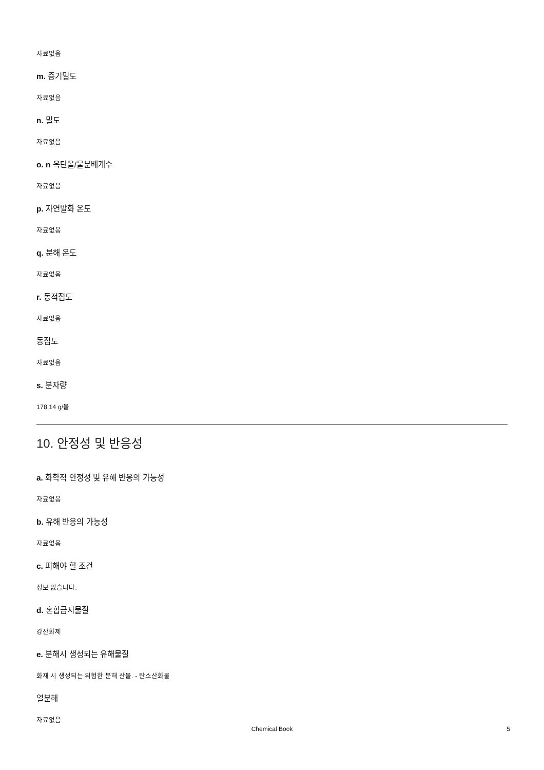자료없음
m. 증기밀도
자료없음
n. 밀도
자료없음
o. n 옥탄올/물분배계수
자료없음
p. 자연발화 온도
자료없음
q. 분해 온도
자료없음
r. 동적점도
자료없음
동점도
자료없음
s. 분자량
178.14 g/몰
10. 안정성 및 반응성
a. 화학적 안정성 및 유해 반응의 가능성
자료없음
b. 유해 반응의 가능성
자료없음
c. 피해야 할 조건
정보 없습니다.
d. 혼합금지물질
강산화제
e. 분해시 생성되는 유해물질
화재 시 생성되는 위험한 분해 산물. - 탄소산화물
열분해
자료없음
Chemical Book
5